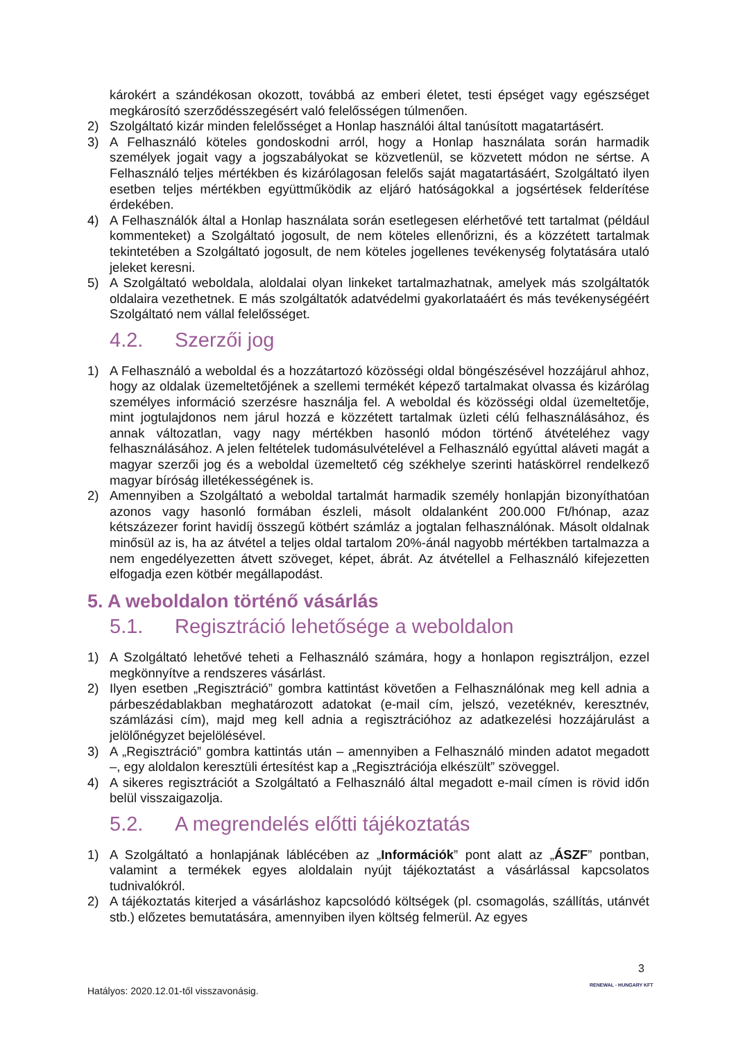károkért a szándékosan okozott, továbbá az emberi életet, testi épséget vagy egészséget megkárosító szerződésszegésért való felelősségen túlmenően.
2) Szolgáltató kizár minden felelősséget a Honlap használói által tanúsított magatartásért.
3) A Felhasználó köteles gondoskodni arról, hogy a Honlap használata során harmadik személyek jogait vagy a jogszabályokat se közvetlenül, se közvetett módon ne sértse. A Felhasználó teljes mértékben és kizárólagosan felelős saját magatartásáért, Szolgáltató ilyen esetben teljes mértékben együttműködik az eljáró hatóságokkal a jogsértések felderítése érdekében.
4) A Felhasználók által a Honlap használata során esetlegesen elérhetővé tett tartalmat (például kommenteket) a Szolgáltató jogosult, de nem köteles ellenőrizni, és a közzétett tartalmak tekintetében a Szolgáltató jogosult, de nem köteles jogellenes tevékenység folytatására utaló jeleket keresni.
5) A Szolgáltató weboldala, aloldalai olyan linkeket tartalmazhatnak, amelyek más szolgáltatók oldalaira vezethetnek. E más szolgáltatók adatvédelmi gyakorlataáért és más tevékenységéért Szolgáltató nem vállal felelősséget.
4.2. Szerzői jog
1) A Felhasználó a weboldal és a hozzátartozó közösségi oldal böngészésével hozzájárul ahhoz, hogy az oldalak üzemeltetőjének a szellemi termékét képező tartalmakat olvassa és kizárólag személyes információ szerzésre használja fel. A weboldal és közösségi oldal üzemeltetője, mint jogtulajdonos nem járul hozzá e közzétett tartalmak üzleti célú felhasználásához, és annak változatlan, vagy nagy mértékben hasonló módon történő átvételéhez vagy felhasználásához. A jelen feltételek tudomásulvételével a Felhasználó egyúttal aláveti magát a magyar szerzői jog és a weboldal üzemeltető cég székhelye szerinti hatáskörrel rendelkező magyar bíróság illetékességének is.
2) Amennyiben a Szolgáltató a weboldal tartalmát harmadik személy honlapján bizonyíthatóan azonos vagy hasonló formában észleli, másolt oldalanként 200.000 Ft/hónap, azaz kétszázezer forint havidíj összegű kötbért számláz a jogtalan felhasználónak. Másolt oldalnak minősül az is, ha az átvétel a teljes oldal tartalom 20%-ánál nagyobb mértékben tartalmazza a nem engedélyezetten átvett szöveget, képet, ábrát. Az átvétellel a Felhasználó kifejezetten elfogadja ezen kötbér megállapodást.
5. A weboldalon történő vásárlás
5.1. Regisztráció lehetősége a weboldalon
1) A Szolgáltató lehetővé teheti a Felhasználó számára, hogy a honlapon regisztráljon, ezzel megkönnyítve a rendszeres vásárlást.
2) Ilyen esetben „Regisztráció” gombra kattintást követően a Felhasználónak meg kell adnia a párbeszédablakban meghatározott adatokat (e-mail cím, jelszó, vezetéknév, keresztnév, számlázási cím), majd meg kell adnia a regisztrációhoz az adatkezelési hozzájárulást a jelölőnégyzet bejelölésével.
3) A „Regisztráció” gombra kattintás után – amennyiben a Felhasználó minden adatot megadott –, egy aloldalon keresztüli értesítést kap a „Regisztrációja elkészült” szöveggel.
4) A sikeres regisztrációt a Szolgáltató a Felhasználó által megadott e-mail címen is rövid időn belül visszaigazolja.
5.2. A megrendelés előtti tájékoztatás
1) A Szolgáltató a honlapjának láblécében az „Információk” pont alatt az „ÁSZF” pontban, valamint a termékek egyes aloldalain nyújt tájékoztatást a vásárlással kapcsolatos tudnivalókról.
2) A tájékoztatás kiterjed a vásárláshoz kapcsolódó költségek (pl. csomagolás, szállítás, utánvét stb.) előzetes bemutatására, amennyiben ilyen költség felmerül. Az egyes
3
Hatályos: 2020.12.01-től visszavonásig.
RENEWAL - HUNGARY KFT